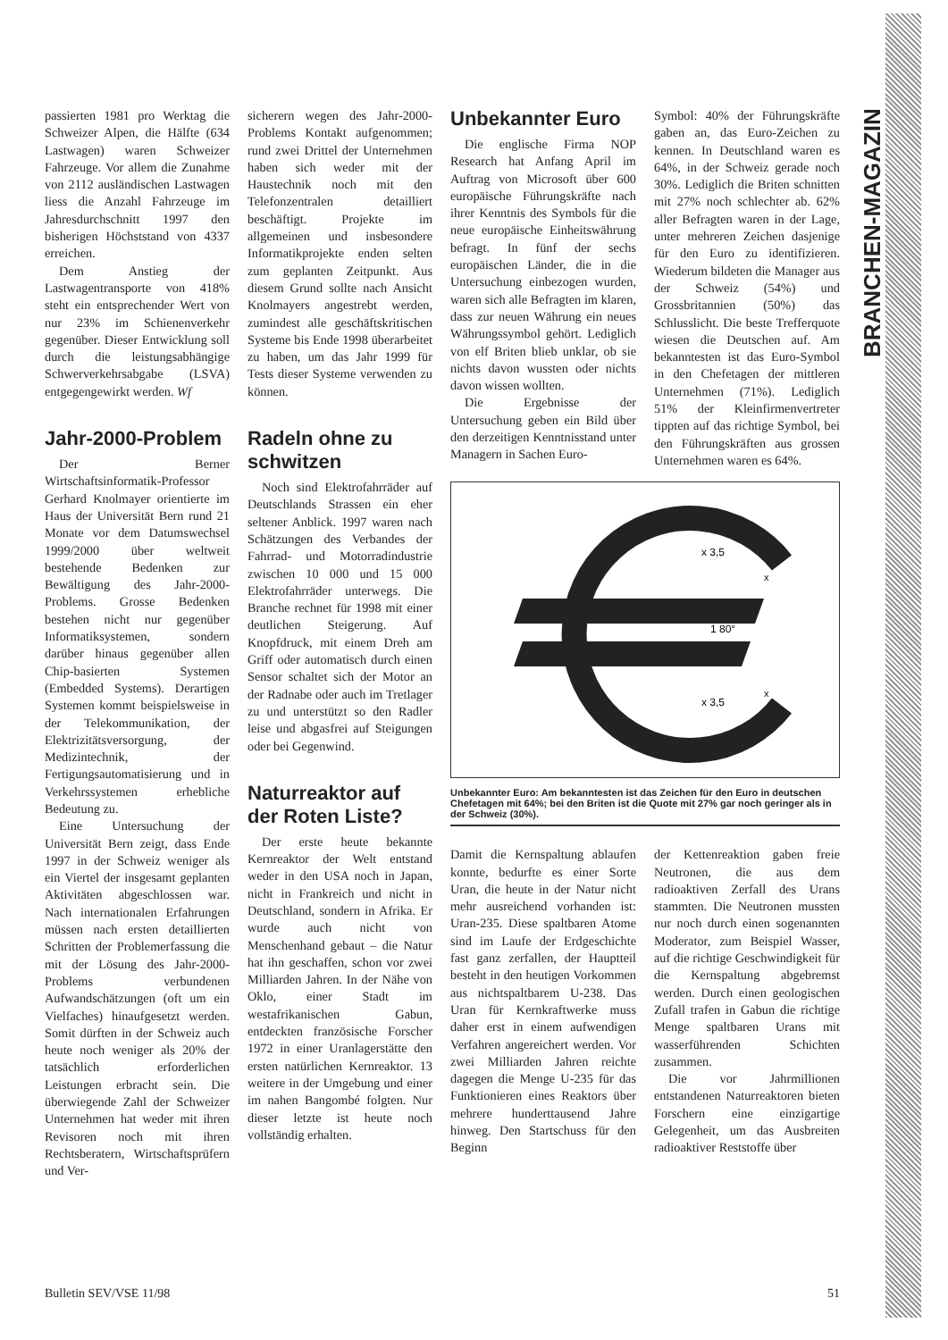BRANCHEN-MAGAZIN
passierten 1981 pro Werktag die Schweizer Alpen, die Hälfte (634 Lastwagen) waren Schweizer Fahrzeuge. Vor allem die Zunahme von 2112 ausländischen Lastwagen liess die Anzahl Fahrzeuge im Jahresdurchschnitt 1997 den bisherigen Höchststand von 4337 erreichen.
Dem Anstieg der Lastwagentransporte von 418% steht ein entsprechender Wert von nur 23% im Schienenverkehr gegenüber. Dieser Entwicklung soll durch die leistungsabhängige Schwerverkehrsabgabe (LSVA) entgegengewirkt werden. Wf
Jahr-2000-Problem
Der Berner Wirtschaftsinformatik-Professor Gerhard Knolmayer orientierte im Haus der Universität Bern rund 21 Monate vor dem Datumswechsel 1999/2000 über weltweit bestehende Bedenken zur Bewältigung des Jahr-2000-Problems. Grosse Bedenken bestehen nicht nur gegenüber Informatiksystemen, sondern darüber hinaus gegenüber allen Chip-basierten Systemen (Embedded Systems). Derartigen Systemen kommt beispielsweise in der Telekommunikation, der Elektrizitätsversorgung, der Medizintechnik, der Fertigungsautomatisierung und in Verkehrssystemen erhebliche Bedeutung zu.
Eine Untersuchung der Universität Bern zeigt, dass Ende 1997 in der Schweiz weniger als ein Viertel der insgesamt geplanten Aktivitäten abgeschlossen war. Nach internationalen Erfahrungen müssen nach ersten detaillierten Schritten der Problemerfassung die mit der Lösung des Jahr-2000-Problems verbundenen Aufwandschätzungen (oft um ein Vielfaches) hinaufgesetzt werden. Somit dürften in der Schweiz auch heute noch weniger als 20% der tatsächlich erforderlichen Leistungen erbracht sein. Die überwiegende Zahl der Schweizer Unternehmen hat weder mit ihren Revisoren noch mit ihren Rechtsberatern, Wirtschaftsprüfern und Ver-
sicherern wegen des Jahr-2000-Problems Kontakt aufgenommen; rund zwei Drittel der Unternehmen haben sich weder mit der Haustechnik noch mit den Telefonzentralen detailliert beschäftigt. Projekte im allgemeinen und insbesondere Informatikprojekte enden selten zum geplanten Zeitpunkt. Aus diesem Grund sollte nach Ansicht Knolmayers angestrebt werden, zumindest alle geschäftskritischen Systeme bis Ende 1998 überarbeitet zu haben, um das Jahr 1999 für Tests dieser Systeme verwenden zu können.
Radeln ohne zu schwitzen
Noch sind Elektrofahrräder auf Deutschlands Strassen ein eher seltener Anblick. 1997 waren nach Schätzungen des Verbandes der Fahrrad- und Motorradindustrie zwischen 10 000 und 15 000 Elektrofahrräder unterwegs. Die Branche rechnet für 1998 mit einer deutlichen Steigerung. Auf Knopfdruck, mit einem Dreh am Griff oder automatisch durch einen Sensor schaltet sich der Motor an der Radnabe oder auch im Tretlager zu und unterstützt so den Radler leise und abgasfrei auf Steigungen oder bei Gegenwind.
Naturreaktor auf der Roten Liste?
Der erste heute bekannte Kernreaktor der Welt entstand weder in den USA noch in Japan, nicht in Frankreich und nicht in Deutschland, sondern in Afrika. Er wurde auch nicht von Menschenhand gebaut – die Natur hat ihn geschaffen, schon vor zwei Milliarden Jahren. In der Nähe von Oklo, einer Stadt im westafrikanischen Gabun, entdeckten französische Forscher 1972 in einer Uranlagerstätte den ersten natürlichen Kernreaktor. 13 weitere in der Umgebung und einer im nahen Bangombé folgten. Nur dieser letzte ist heute noch vollständig erhalten.
Unbekannter Euro
Die englische Firma NOP Research hat Anfang April im Auftrag von Microsoft über 600 europäische Führungskräfte nach ihrer Kenntnis des Symbols für die neue europäische Einheitswährung befragt. In fünf der sechs europäischen Länder, die in die Untersuchung einbezogen wurden, waren sich alle Befragten im klaren, dass zur neuen Währung ein neues Währungssymbol gehört. Lediglich von elf Briten blieb unklar, ob sie nichts davon wussten oder nichts davon wissen wollten.
Die Ergebnisse der Untersuchung geben ein Bild über den derzeitigen Kenntnisstand unter Managern in Sachen Euro-
Symbol: 40% der Führungskräfte gaben an, das Euro-Zeichen zu kennen. In Deutschland waren es 64%, in der Schweiz gerade noch 30%. Lediglich die Briten schnitten mit 27% noch schlechter ab. 62% aller Befragten waren in der Lage, unter mehreren Zeichen dasjenige für den Euro zu identifizieren. Wiederum bildeten die Manager aus der Schweiz (54%) und Grossbritannien (50%) das Schlusslicht. Die beste Trefferquote wiesen die Deutschen auf. Am bekanntesten ist das Euro-Symbol in den Chefetagen der mittleren Unternehmen (71%). Lediglich 51% der Kleinfirmenvertreter tippten auf das richtige Symbol, bei den Führungskräften aus grossen Unternehmen waren es 64%.
x 3,5
1 80°
x 3,5
x
x
Unbekannter Euro: Am bekanntesten ist das Zeichen für den Euro in deutschen Chefetagen mit 64%; bei den Briten ist die Quote mit 27% gar noch geringer als in der Schweiz (30%).
Damit die Kernspaltung ablaufen konnte, bedurfte es einer Sorte Uran, die heute in der Natur nicht mehr ausreichend vorhanden ist: Uran-235. Diese spaltbaren Atome sind im Laufe der Erdgeschichte fast ganz zerfallen, der Hauptteil besteht in den heutigen Vorkommen aus nichtspaltbarem U-238. Das Uran für Kernkraftwerke muss daher erst in einem aufwendigen Verfahren angereichert werden. Vor zwei Milliarden Jahren reichte dagegen die Menge U-235 für das Funktionieren eines Reaktors über mehrere hunderttausend Jahre hinweg. Den Startschuss für den Beginn
der Kettenreaktion gaben freie Neutronen, die aus dem radioaktiven Zerfall des Urans stammten. Die Neutronen mussten nur noch durch einen sogenannten Moderator, zum Beispiel Wasser, auf die richtige Geschwindigkeit für die Kernspaltung abgebremst werden. Durch einen geologischen Zufall trafen in Gabun die richtige Menge spaltbaren Urans mit wasserführenden Schichten zusammen.
Die vor Jahrmillionen entstandenen Naturreaktoren bieten Forschern eine einzigartige Gelegenheit, um das Ausbreiten radioaktiver Reststoffe über
Bulletin SEV/VSE 11/98 51